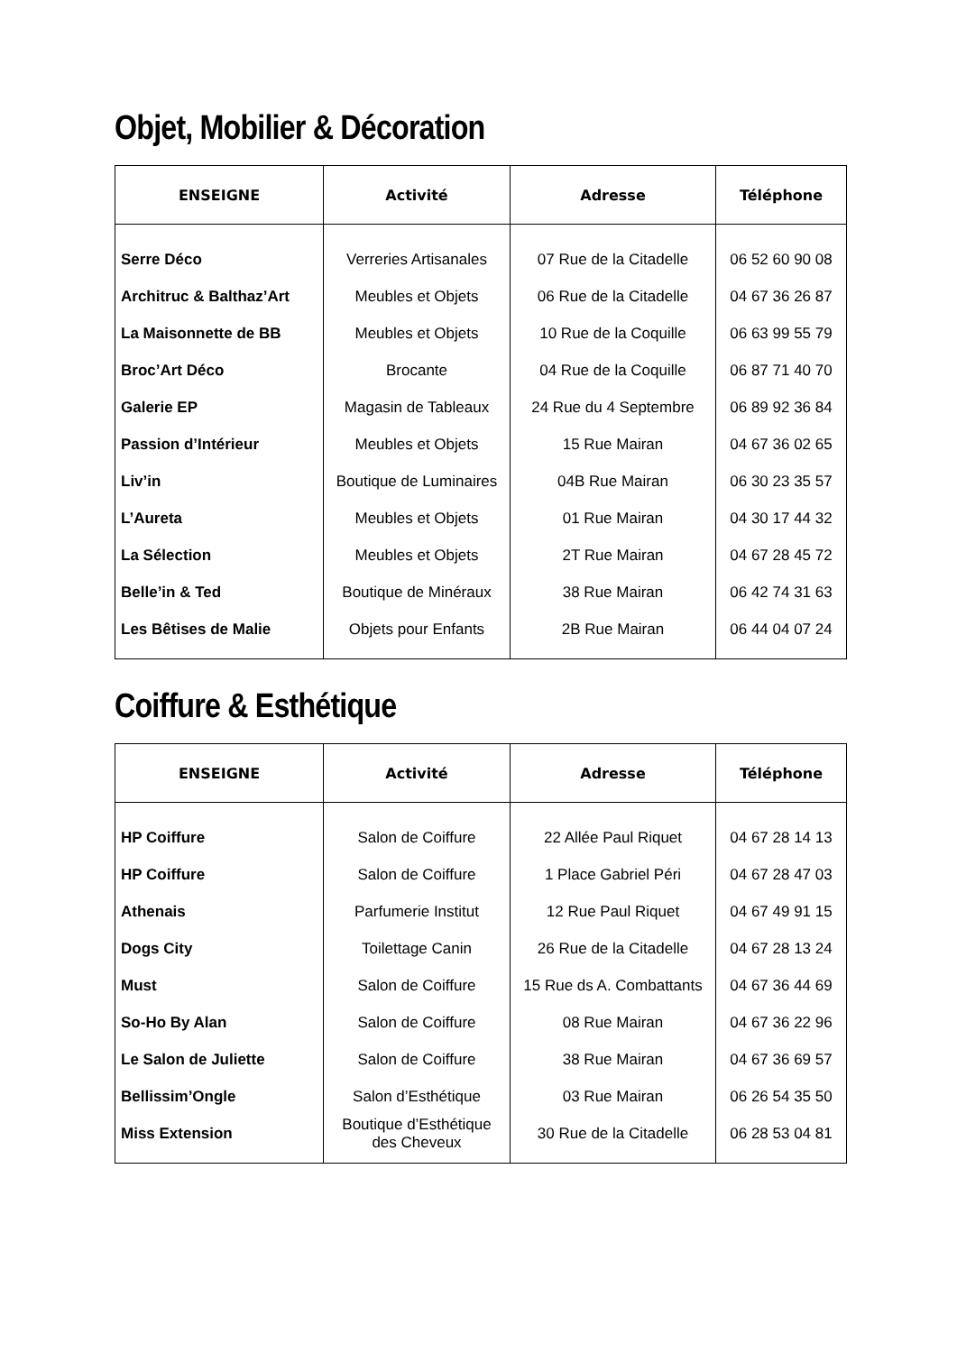Objet, Mobilier & Décoration
| ENSEIGNE | Activité | Adresse | Téléphone |
| --- | --- | --- | --- |
| Serre Déco | Verreries Artisanales | 07 Rue de la Citadelle | 06 52 60 90 08 |
| Architruc & Balthaz’Art | Meubles et Objets | 06 Rue de la Citadelle | 04 67 36 26 87 |
| La Maisonnette de BB | Meubles et Objets | 10 Rue de la Coquille | 06 63 99 55 79 |
| Broc’Art Déco | Brocante | 04 Rue de la Coquille | 06 87 71 40 70 |
| Galerie EP | Magasin de Tableaux | 24 Rue du 4 Septembre | 06 89 92 36 84 |
| Passion d’Intérieur | Meubles et Objets | 15 Rue Mairan | 04 67 36 02 65 |
| Liv’in | Boutique de Luminaires | 04B Rue Mairan | 06 30 23 35 57 |
| L’Aureta | Meubles et Objets | 01 Rue Mairan | 04 30 17 44 32 |
| La Sélection | Meubles et Objets | 2T Rue Mairan | 04 67 28 45 72 |
| Belle’in & Ted | Boutique de Minéraux | 38 Rue Mairan | 06 42 74 31 63 |
| Les Bêtises de Malie | Objets pour Enfants | 2B Rue Mairan | 06 44 04 07 24 |
Coiffure & Esthétique
| ENSEIGNE | Activité | Adresse | Téléphone |
| --- | --- | --- | --- |
| HP Coiffure | Salon de Coiffure | 22 Allée Paul Riquet | 04 67 28 14 13 |
| HP Coiffure | Salon de Coiffure | 1 Place Gabriel Péri | 04 67 28 47 03 |
| Athenais | Parfumerie Institut | 12 Rue Paul Riquet | 04 67 49 91 15 |
| Dogs City | Toilettage Canin | 26 Rue de la Citadelle | 04 67 28 13 24 |
| Must | Salon de Coiffure | 15 Rue ds A. Combattants | 04 67 36 44 69 |
| So-Ho By Alan | Salon de Coiffure | 08 Rue Mairan | 04 67 36 22 96 |
| Le Salon de Juliette | Salon de Coiffure | 38 Rue Mairan | 04 67 36 69 57 |
| Bellissim’Ongle | Salon d’Esthétique | 03 Rue Mairan | 06 26 54 35 50 |
| Miss Extension | Boutique d’Esthétique des Cheveux | 30 Rue de la Citadelle | 06 28 53 04 81 |